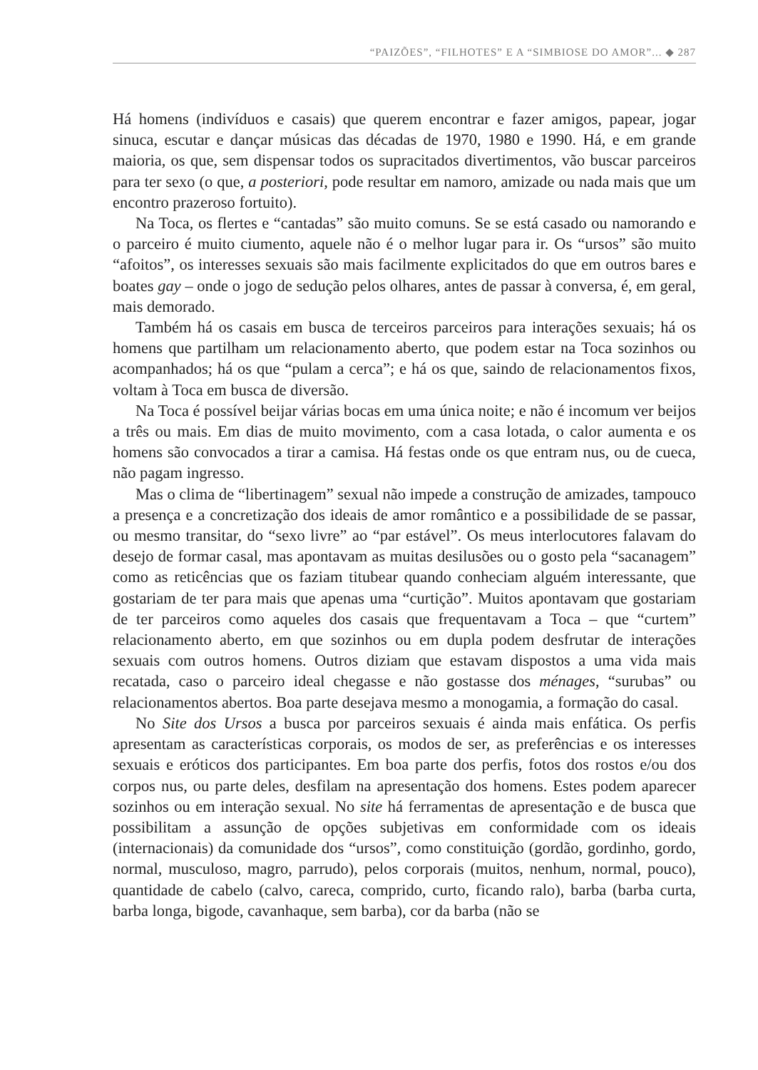“PAIZÕES”, “FILHOTES” E A “SIMBIOSE DO AMOR”... ◆ 287
Há homens (indivíduos e casais) que querem encontrar e fazer amigos, papear, jogar sinuca, escutar e dançar músicas das décadas de 1970, 1980 e 1990. Há, e em grande maioria, os que, sem dispensar todos os supracitados divertimentos, vão buscar parceiros para ter sexo (o que, a posteriori, pode resultar em namoro, amizade ou nada mais que um encontro prazeroso fortuito).
Na Toca, os flertes e “cantadas” são muito comuns. Se se está casado ou namorando e o parceiro é muito ciumento, aquele não é o melhor lugar para ir. Os “ursos” são muito “afoitos”, os interesses sexuais são mais facilmente explicitados do que em outros bares e boates gay – onde o jogo de sedução pelos olhares, antes de passar à conversa, é, em geral, mais demorado.
Também há os casais em busca de terceiros parceiros para interações sexuais; há os homens que partilham um relacionamento aberto, que podem estar na Toca sozinhos ou acompanhados; há os que “pulam a cerca”; e há os que, saindo de relacionamentos fixos, voltam à Toca em busca de diversão.
Na Toca é possível beijar várias bocas em uma única noite; e não é incomum ver beijos a três ou mais. Em dias de muito movimento, com a casa lotada, o calor aumenta e os homens são convocados a tirar a camisa. Há festas onde os que entram nus, ou de cueca, não pagam ingresso.
Mas o clima de “libertinagem” sexual não impede a construção de amizades, tampouco a presença e a concretização dos ideais de amor romântico e a possibilidade de se passar, ou mesmo transitar, do “sexo livre” ao “par estável”. Os meus interlocutores falavam do desejo de formar casal, mas apontavam as muitas desilusões ou o gosto pela “sacanagem” como as reticências que os faziam titubear quando conheciam alguém interessante, que gostariam de ter para mais que apenas uma “curtição”. Muitos apontavam que gostariam de ter parceiros como aqueles dos casais que frequentavam a Toca – que “curtem” relacionamento aberto, em que sozinhos ou em dupla podem desfrutar de interações sexuais com outros homens. Outros diziam que estavam dispostos a uma vida mais recatada, caso o parceiro ideal chegasse e não gostasse dos ménages, “surubas” ou relacionamentos abertos. Boa parte desejava mesmo a monogamia, a formação do casal.
No Site dos Ursos a busca por parceiros sexuais é ainda mais enfática. Os perfis apresentam as características corporais, os modos de ser, as preferências e os interesses sexuais e eróticos dos participantes. Em boa parte dos perfis, fotos dos rostos e/ou dos corpos nus, ou parte deles, desfilam na apresentação dos homens. Estes podem aparecer sozinhos ou em interação sexual. No site há ferramentas de apresentação e de busca que possibilitam a assunção de opções subjetivas em conformidade com os ideais (internacionais) da comunidade dos “ursos”, como constituição (gordão, gordinho, gordo, normal, musculoso, magro, parrudo), pelos corporais (muitos, nenhum, normal, pouco), quantidade de cabelo (calvo, careca, comprido, curto, ficando ralo), barba (barba curta, barba longa, bigode, cavanhaque, sem barba), cor da barba (não se